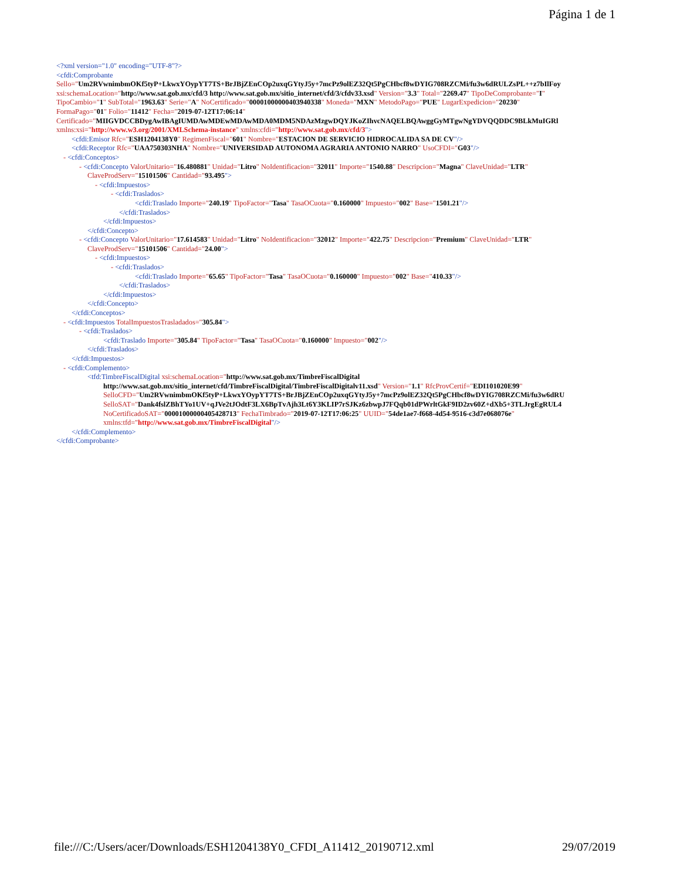Página 1 de 1
<?xml version="1.0" encoding="UTF-8"?>
<cfdi:Comprobante
Sello="Um2RVwnimbmOKf5tyP+LkwxYOypYT7TS+BrJBjZEnCOp2uxqGYtyJ5y+7mcPz9olEZ32Qt5PgCHbcf8wDYIG708RZCMi/fu3w6dRULZsPL++z7bIlFoy
xsi:schemaLocation="http://www.sat.gob.mx/cfd/3 http://www.sat.gob.mx/sitio_internet/cfd/3/cfdv33.xsd" Version="3.3" Total="2269.47" TipoDeComprobante="I"
TipoCambio="1" SubTotal="1963.63" Serie="A" NoCertificado="00001000000403940338" Moneda="MXN" MetodoPago="PUE" LugarExpedicion="20230"
FormaPago="01" Folio="11412" Fecha="2019-07-12T17:06:14"
Certificado="MIIGVDCCBDygAwIBAgIUMDAwMDEwMDAwMDA0MDM5NDAzMzgwDQYJKoZIhvcNAQELBQAwggGyMTgwNgYDVQQDDC9BLkMuIGRl
xmlns:xsi="http://www.w3.org/2001/XMLSchema-instance" xmlns:cfdi="http://www.sat.gob.mx/cfd/3">
<cfdi:Emisor Rfc="ESH1204138Y0" RegimenFiscal="601" Nombre="ESTACION DE SERVICIO HIDROCALIDA SA DE CV"/>
<cfdi:Receptor Rfc="UAA750303NHA" Nombre="UNIVERSIDAD AUTONOMA AGRARIA ANTONIO NARRO" UsoCFDI="G03"/>
- <cfdi:Conceptos>
- <cfdi:Concepto ValorUnitario="16.480881" Unidad="Litro" NoIdentificacion="32011" Importe="1540.88" Descripcion="Magna" ClaveUnidad="LTR"
ClaveProdServ="15101506" Cantidad="93.495">
- <cfdi:Impuestos>
- <cfdi:Traslados>
<cfdi:Traslado Importe="240.19" TipoFactor="Tasa" TasaOCuota="0.160000" Impuesto="002" Base="1501.21"/>
</cfdi:Traslados>
</cfdi:Impuestos>
</cfdi:Concepto>
- <cfdi:Concepto ValorUnitario="17.614583" Unidad="Litro" NoIdentificacion="32012" Importe="422.75" Descripcion="Premium" ClaveUnidad="LTR"
ClaveProdServ="15101506" Cantidad="24.00">
- <cfdi:Impuestos>
- <cfdi:Traslados>
<cfdi:Traslado Importe="65.65" TipoFactor="Tasa" TasaOCuota="0.160000" Impuesto="002" Base="410.33"/>
</cfdi:Traslados>
</cfdi:Impuestos>
</cfdi:Concepto>
</cfdi:Conceptos>
- <cfdi:Impuestos TotalImpuestosTrasladados="305.84">
- <cfdi:Traslados>
<cfdi:Traslado Importe="305.84" TipoFactor="Tasa" TasaOCuota="0.160000" Impuesto="002"/>
</cfdi:Traslados>
</cfdi:Impuestos>
- <cfdi:Complemento>
<tfd:TimbreFiscalDigital xsi:schemaLocation="http://www.sat.gob.mx/TimbreFiscalDigital
http://www.sat.gob.mx/sitio_internet/cfd/TimbreFiscalDigital/TimbreFiscalDigitalv11.xsd" Version="1.1" RfcProvCertif="EDI101020E99"
SelloCFD="Um2RVwnimbmOKf5tyP+LkwxYOypYT7TS+BrJBjZEnCOp2uxqGYtyJ5y+7mcPz9olEZ32Qt5PgCHbcf8wDYIG708RZCMi/fu3w6dRU
SelloSAT="Dank4fslZBhTYo1UV+qJVe2tJOdtF3LX6BpTvAjh3Lt6Y3KLIP7rSJKz6zbwpJ7FQqb01dPWrltGkF9ID2zv60Z+dXb5+3TLJrgEgRUL4
NoCertificadoSAT="00001000000405428713" FechaTimbrado="2019-07-12T17:06:25" UUID="54de1ae7-f668-4d54-9516-c3d7e068076e"
xmlns:tfd="http://www.sat.gob.mx/TimbreFiscalDigital"/>
</cfdi:Complemento>
</cfdi:Comprobante>
file:///C:/Users/acer/Downloads/ESH1204138Y0_CFDI_A11412_20190712.xml 29/07/2019